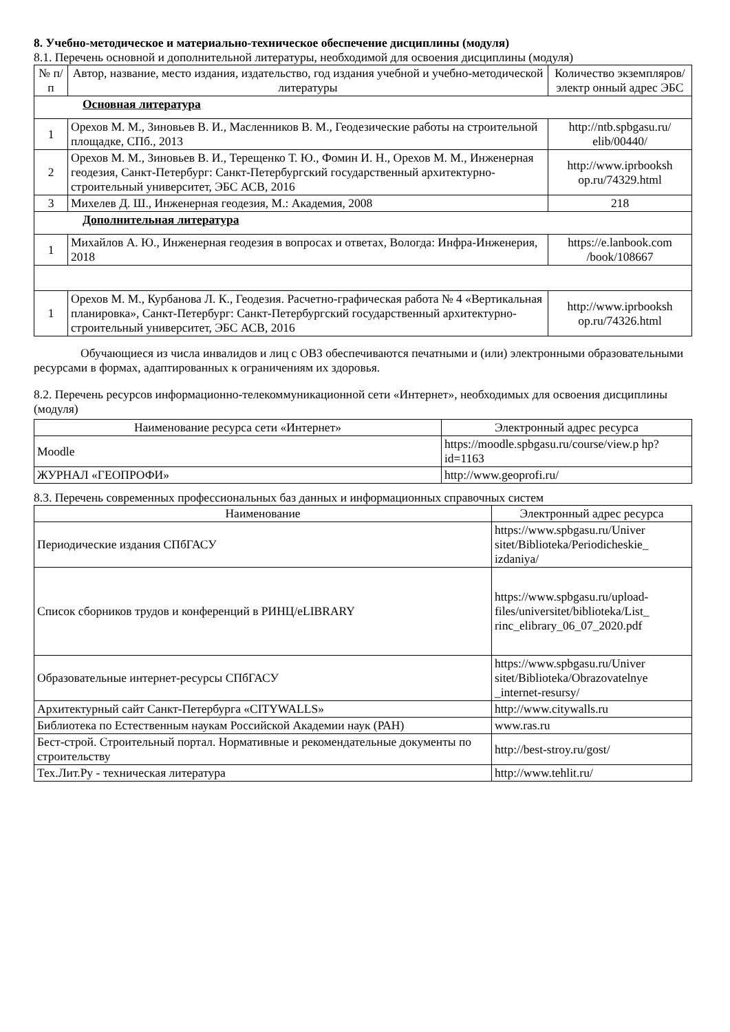8. Учебно-методическое и материально-техническое обеспечение дисциплины (модуля)
8.1. Перечень основной и дополнительной литературы, необходимой для освоения дисциплины (модуля)
| № п/п | Автор, название, место издания, издательство, год издания учебной и учебно-методической литературы | Количество экземпляров/электр онный адрес ЭБС |
| --- | --- | --- |
| Основная литература | | |
| 1 | Орехов М. М., Зиновьев В. И., Масленников В. М., Геодезические работы на строительной площадке, СПб., 2013 | http://ntb.spbgasu.ru/ elib/00440/ |
| 2 | Орехов М. М., Зиновьев В. И., Терещенко Т. Ю., Фомин И. Н., Орехов М. М., Инженерная геодезия, Санкт-Петербург: Санкт-Петербургский государственный архитектурно-строительный университет, ЭБС АСВ, 2016 | http://www.iprbooksh op.ru/74329.html |
| 3 | Михелев Д. Ш., Инженерная геодезия, М.: Академия, 2008 | 218 |
| Дополнительная литература | | |
| 1 | Михайлов А. Ю., Инженерная геодезия в вопросах и ответах, Вологда: Инфра-Инженерия, 2018 | https://e.lanbook.com /book/108667 |
| 1 | Орехов М. М., Курбанова Л. К., Геодезия. Расчетно-графическая работа № 4 «Вертикальная планировка», Санкт-Петербург: Санкт-Петербургский государственный архитектурно-строительный университет, ЭБС АСВ, 2016 | http://www.iprbooksh op.ru/74326.html |
Обучающиеся из числа инвалидов и лиц с ОВЗ обеспечиваются печатными и (или) электронными образовательными ресурсами в формах, адаптированных к ограничениям их здоровья.
8.2. Перечень ресурсов информационно-телекоммуникационной сети «Интернет», необходимых для освоения дисциплины (модуля)
| Наименование ресурса сети «Интернет» | Электронный адрес ресурса |
| --- | --- |
| Moodle | https://moodle.spbgasu.ru/course/view.p hp?id=1163 |
| ЖУРНАЛ «ГЕОПРОФИ» | http://www.geoprofi.ru/ |
8.3. Перечень современных профессиональных баз данных и информационных справочных систем
| Наименование | Электронный адрес ресурса |
| --- | --- |
| Периодические издания СПбГАСУ | https://www.spbgasu.ru/Univer sitet/Biblioteka/Periodicheskie_ izdaniya/ |
| Список сборников трудов и конференций в РИНЦ/eLIBRARY | https://www.spbgasu.ru/upload-files/universitet/biblioteka/List_ rinc_elibrary_06_07_2020.pdf |
| Образовательные интернет-ресурсы СПбГАСУ | https://www.spbgasu.ru/Univer sitet/Biblioteka/Obrazovatelnye _internet-resursy/ |
| Архитектурный сайт Санкт-Петербурга «CITYWALLS» | http://www.citywalls.ru |
| Библиотека по Естественным наукам Российской Академии наук (РАН) | www.ras.ru |
| Бест-строй. Строительный портал. Нормативные и рекомендательные документы по строительству | http://best-stroy.ru/gost/ |
| Тех.Лит.Ру - техническая литература | http://www.tehlit.ru/ |